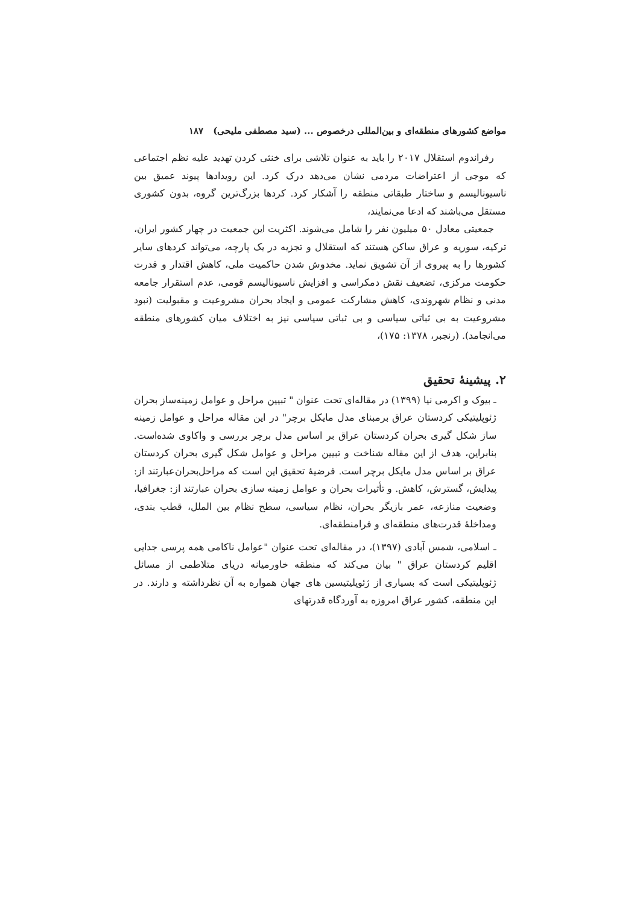مواضع کشورهای منطقه‌ای و بین‌المللی درخصوص ... (سید مصطفی ملیحی) ۱۸۷
رفراندوم استقلال ۲۰۱۷ را باید به عنوان تلاشی برای خنثی کردن تهدید علیه نظم اجتماعی که موجی از اعتراضات مردمی نشان می‌دهد درک کرد. این رویدادها پیوند عمیق بین ناسیونالیسم و ساختار طبقاتی منطقه را آشکار کرد. کردها بزرگ‌ترین گروه، بدون کشوری مستقل می‌باشند که ادعا می‌نمایند،
جمعیتی معادل ۵۰ میلیون نفر را شامل می‌شوند. اکثریت این جمعیت در چهار کشور ایران، ترکیه، سوریه و عراق ساکن هستند که استقلال و تجزیه در یک پارچه، می‌تواند کردهای سایر کشورها را به پیروی از آن تشویق نماید. مخدوش شدن حاکمیت ملی، کاهش اقتدار و قدرت حکومت مرکزی، تضعیف نقش دمکراسی و افزایش ناسیونالیسم قومی، عدم استقرار جامعه مدنی و نظام شهروندی، کاهش مشارکت عمومی و ایجاد بحران مشروعیت و مقبولیت (نبود مشروعیت به بی ثباتی سیاسی و بی ثباتی سیاسی نیز به اختلاف میان کشورهای منطقه می‌انجامد). (رنجبر، ۱۳۷۸: ۱۷۵)،
۲. پیشینهٔ تحقیق
ـ بیوک و اکرمی نیا (۱۳۹۹) در مقاله‌ای تحت عنوان " تبیین مراحل و عوامل زمینه‌ساز بحران ژئوپلیتیکی کردستان عراق برمبنای مدل مایکل برچر" در این مقاله مراحل و عوامل زمینه ساز شکل گیری بحران کردستان عراق بر اساس مدل برچر بررسی و واکاوی شده‌است. بنابراین، هدف از این مقاله شناخت و تبیین مراحل و عوامل شکل گیری بحران کردستان عراق بر اساس مدل مایکل برچر است. فرضیهٔ تحقیق این است که مراحل‌بحران‌عبارتند از: پیدایش، گسترش، کاهش. و تأثیرات بحران و عوامل زمینه سازی بحران عبارتند از: جغرافیا، وضعیت منازعه، عمر بازیگر بحران، نظام سیاسی، سطح نظام بین الملل، قطب بندی، ومداخلهٔ قدرت‌های منطقه‌ای و فرامنطقه‌ای.
ـ اسلامی، شمس آبادی (۱۳۹۷)، در مقاله‌ای تحت عنوان "عوامل ناکامی همه پرسی جدایی اقلیم کردستان عراق " بیان می‌کند که منطقه خاورمیانه دریای متلاطمی از مسائل ژئوپلیتیکی است که بسیاری از ژئوپلیتیسین های جهان همواره به آن نظرداشته و دارند. در این منطقه، کشور عراق امروزه به آوردگاه قدرتهای